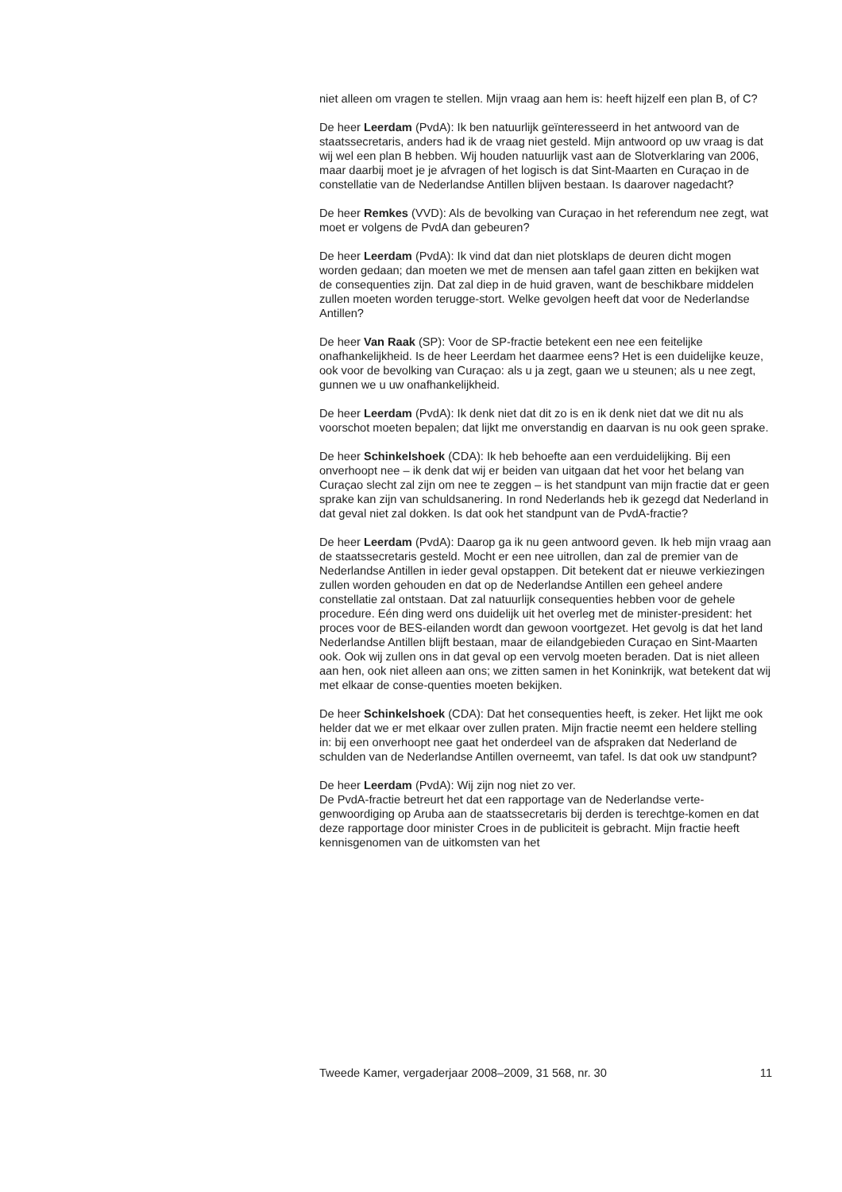niet alleen om vragen te stellen. Mijn vraag aan hem is: heeft hijzelf een plan B, of C?
De heer Leerdam (PvdA): Ik ben natuurlijk geïnteresseerd in het antwoord van de staatssecretaris, anders had ik de vraag niet gesteld. Mijn antwoord op uw vraag is dat wij wel een plan B hebben. Wij houden natuurlijk vast aan de Slotverklaring van 2006, maar daarbij moet je je afvragen of het logisch is dat Sint-Maarten en Curaçao in de constellatie van de Nederlandse Antillen blijven bestaan. Is daarover nagedacht?
De heer Remkes (VVD): Als de bevolking van Curaçao in het referendum nee zegt, wat moet er volgens de PvdA dan gebeuren?
De heer Leerdam (PvdA): Ik vind dat dan niet plotsklaps de deuren dicht mogen worden gedaan; dan moeten we met de mensen aan tafel gaan zitten en bekijken wat de consequenties zijn. Dat zal diep in de huid graven, want de beschikbare middelen zullen moeten worden terugge-stort. Welke gevolgen heeft dat voor de Nederlandse Antillen?
De heer Van Raak (SP): Voor de SP-fractie betekent een nee een feitelijke onafhankelijkheid. Is de heer Leerdam het daarmee eens? Het is een duidelijke keuze, ook voor de bevolking van Curaçao: als u ja zegt, gaan we u steunen; als u nee zegt, gunnen we u uw onafhankelijkheid.
De heer Leerdam (PvdA): Ik denk niet dat dit zo is en ik denk niet dat we dit nu als voorschot moeten bepalen; dat lijkt me onverstandig en daarvan is nu ook geen sprake.
De heer Schinkelshoek (CDA): Ik heb behoefte aan een verduidelijking. Bij een onverhoopt nee – ik denk dat wij er beiden van uitgaan dat het voor het belang van Curaçao slecht zal zijn om nee te zeggen – is het standpunt van mijn fractie dat er geen sprake kan zijn van schuldsanering. In rond Nederlands heb ik gezegd dat Nederland in dat geval niet zal dokken. Is dat ook het standpunt van de PvdA-fractie?
De heer Leerdam (PvdA): Daarop ga ik nu geen antwoord geven. Ik heb mijn vraag aan de staatssecretaris gesteld. Mocht er een nee uitrollen, dan zal de premier van de Nederlandse Antillen in ieder geval opstappen. Dit betekent dat er nieuwe verkiezingen zullen worden gehouden en dat op de Nederlandse Antillen een geheel andere constellatie zal ontstaan. Dat zal natuurlijk consequenties hebben voor de gehele procedure. Eén ding werd ons duidelijk uit het overleg met de minister-president: het proces voor de BES-eilanden wordt dan gewoon voortgezet. Het gevolg is dat het land Nederlandse Antillen blijft bestaan, maar de eilandgebieden Curaçao en Sint-Maarten ook. Ook wij zullen ons in dat geval op een vervolg moeten beraden. Dat is niet alleen aan hen, ook niet alleen aan ons; we zitten samen in het Koninkrijk, wat betekent dat wij met elkaar de conse-quenties moeten bekijken.
De heer Schinkelshoek (CDA): Dat het consequenties heeft, is zeker. Het lijkt me ook helder dat we er met elkaar over zullen praten. Mijn fractie neemt een heldere stelling in: bij een onverhoopt nee gaat het onderdeel van de afspraken dat Nederland de schulden van de Nederlandse Antillen overneemt, van tafel. Is dat ook uw standpunt?
De heer Leerdam (PvdA): Wij zijn nog niet zo ver.
De PvdA-fractie betreurt het dat een rapportage van de Nederlandse verte-genwoordiging op Aruba aan de staatssecretaris bij derden is terechtge-komen en dat deze rapportage door minister Croes in de publiciteit is gebracht. Mijn fractie heeft kennisgenomen van de uitkomsten van het
Tweede Kamer, vergaderjaar 2008–2009, 31 568, nr. 30 11